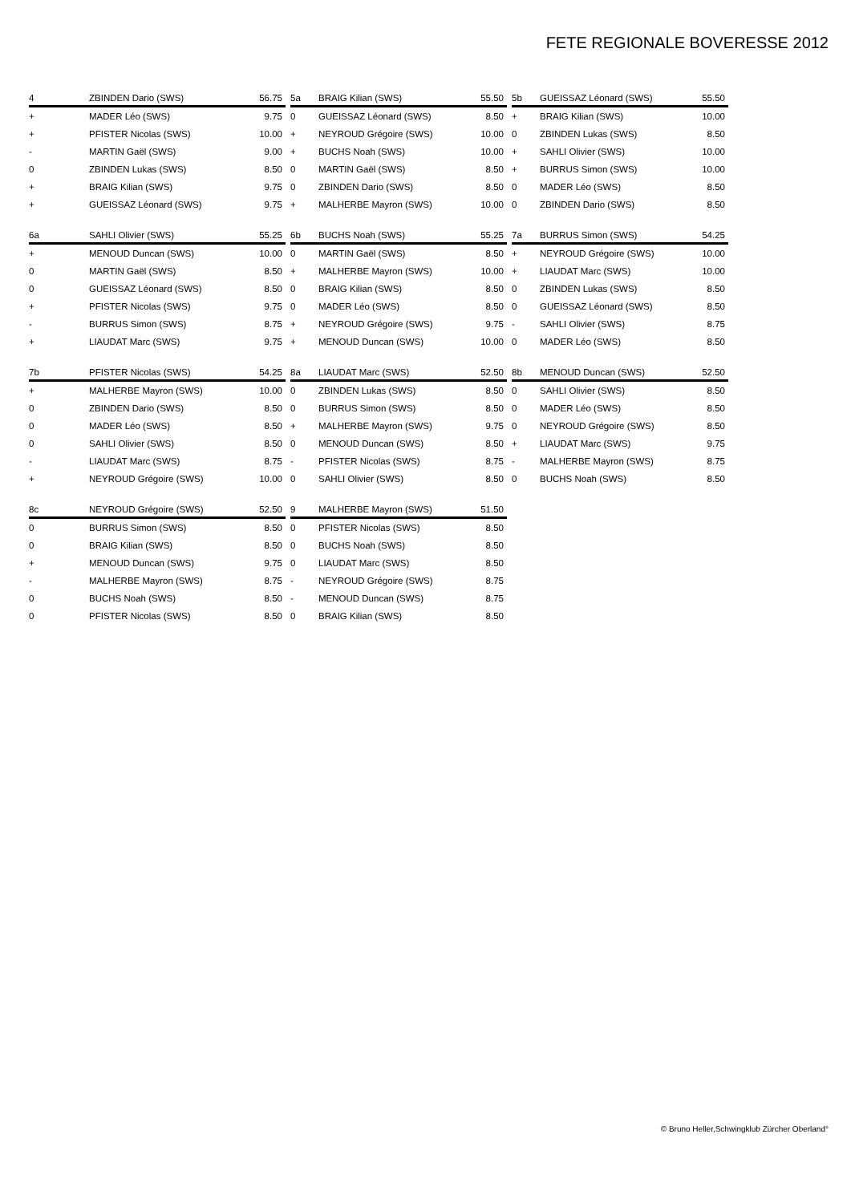FETE REGIONALE BOVERESSE 2012
| 4 | ZBINDEN Dario (SWS) | 56.75 |
| --- | --- | --- |
| + | MADER Léo (SWS) | 9.75 |
| + | PFISTER Nicolas (SWS) | 10.00 |
| - | MARTIN Gaël (SWS) | 9.00 |
| 0 | ZBINDEN Lukas (SWS) | 8.50 |
| + | BRAIG Kilian (SWS) | 9.75 |
| + | GUEISSAZ Léonard (SWS) | 9.75 |
| 5a | BRAIG Kilian (SWS) | 55.50 |
| --- | --- | --- |
| 0 | GUEISSAZ Léonard (SWS) | 8.50 |
| + | NEYROUD Grégoire (SWS) | 10.00 |
| + | BUCHS Noah (SWS) | 10.00 |
| 0 | MARTIN Gaël (SWS) | 8.50 |
| 0 | ZBINDEN Dario (SWS) | 8.50 |
| + | MALHERBE Mayron (SWS) | 10.00 |
| 5b | GUEISSAZ Léonard (SWS) | 55.50 |
| --- | --- | --- |
| + | BRAIG Kilian (SWS) | 10.00 |
| 0 | ZBINDEN Lukas (SWS) | 8.50 |
| + | SAHLI Olivier (SWS) | 10.00 |
| + | BURRUS Simon (SWS) | 10.00 |
| 0 | MADER Léo (SWS) | 8.50 |
| 0 | ZBINDEN Dario (SWS) | 8.50 |
| 6a | SAHLI Olivier (SWS) | 55.25 |
| --- | --- | --- |
| + | MENOUD Duncan (SWS) | 10.00 |
| 0 | MARTIN Gaël (SWS) | 8.50 |
| 0 | GUEISSAZ Léonard (SWS) | 8.50 |
| + | PFISTER Nicolas (SWS) | 9.75 |
| - | BURRUS Simon (SWS) | 8.75 |
| + | LIAUDAT Marc (SWS) | 9.75 |
| 6b | BUCHS Noah (SWS) | 55.25 |
| --- | --- | --- |
| 0 | MARTIN Gaël (SWS) | 8.50 |
| + | MALHERBE Mayron (SWS) | 10.00 |
| 0 | BRAIG Kilian (SWS) | 8.50 |
| 0 | MADER Léo (SWS) | 8.50 |
| + | NEYROUD Grégoire (SWS) | 9.75 |
| + | MENOUD Duncan (SWS) | 10.00 |
| 7a | BURRUS Simon (SWS) | 54.25 |
| --- | --- | --- |
| + | NEYROUD Grégoire (SWS) | 10.00 |
| + | LIAUDAT Marc (SWS) | 10.00 |
| 0 | ZBINDEN Lukas (SWS) | 8.50 |
| 0 | GUEISSAZ Léonard (SWS) | 8.50 |
| - | SAHLI Olivier (SWS) | 8.75 |
| 0 | MADER Léo (SWS) | 8.50 |
| 7b | PFISTER Nicolas (SWS) | 54.25 |
| --- | --- | --- |
| + | MALHERBE Mayron (SWS) | 10.00 |
| 0 | ZBINDEN Dario (SWS) | 8.50 |
| 0 | MADER Léo (SWS) | 8.50 |
| 0 | SAHLI Olivier (SWS) | 8.50 |
| - | LIAUDAT Marc (SWS) | 8.75 |
| + | NEYROUD Grégoire (SWS) | 10.00 |
| 8a | LIAUDAT Marc (SWS) | 52.50 |
| --- | --- | --- |
| 0 | ZBINDEN Lukas (SWS) | 8.50 |
| 0 | BURRUS Simon (SWS) | 8.50 |
| + | MALHERBE Mayron (SWS) | 9.75 |
| 0 | MENOUD Duncan (SWS) | 8.50 |
| - | PFISTER Nicolas (SWS) | 8.75 |
| 0 | SAHLI Olivier (SWS) | 8.50 |
| 8b | MENOUD Duncan (SWS) | 52.50 |
| --- | --- | --- |
| 0 | SAHLI Olivier (SWS) | 8.50 |
| 0 | MADER Léo (SWS) | 8.50 |
| 0 | NEYROUD Grégoire (SWS) | 8.50 |
| + | LIAUDAT Marc (SWS) | 9.75 |
| - | MALHERBE Mayron (SWS) | 8.75 |
| 0 | BUCHS Noah (SWS) | 8.50 |
| 8c | NEYROUD Grégoire (SWS) | 52.50 |
| --- | --- | --- |
| 0 | BURRUS Simon (SWS) | 8.50 |
| 0 | BRAIG Kilian (SWS) | 8.50 |
| + | MENOUD Duncan (SWS) | 9.75 |
| - | MALHERBE Mayron (SWS) | 8.75 |
| 0 | BUCHS Noah (SWS) | 8.50 |
| 0 | PFISTER Nicolas (SWS) | 8.50 |
| 9 | MALHERBE Mayron (SWS) | 51.50 |
| --- | --- | --- |
| 0 | PFISTER Nicolas (SWS) | 8.50 |
| 0 | BUCHS Noah (SWS) | 8.50 |
| 0 | LIAUDAT Marc (SWS) | 8.50 |
| - | NEYROUD Grégoire (SWS) | 8.75 |
| - | MENOUD Duncan (SWS) | 8.75 |
| 0 | BRAIG Kilian (SWS) | 8.50 |
© Bruno Heller,Schwingklub Zürcher Oberland°